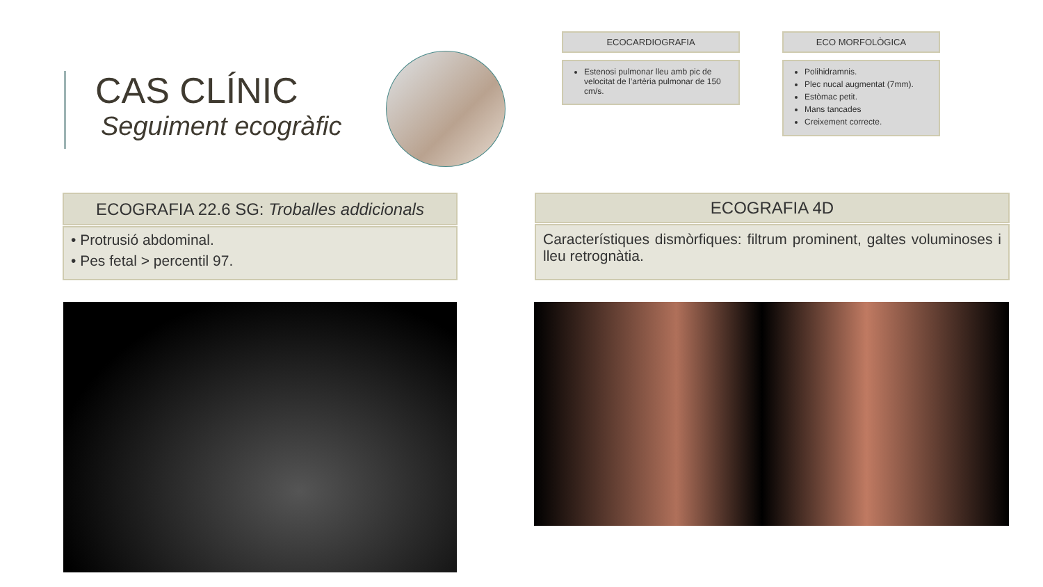CAS CLÍNIC
Seguiment ecogràfic
ECOCARDIOGRAFIA
Estenosi pulmonar lleu amb pic de velocitat de l’artèria pulmonar de 150 cm/s.
ECO MORFOLÒGICA
Polihidramnis.
Plec nucal augmentat (7mm).
Estòmac petit.
Mans tancades
Creixement correcte.
ECOGRAFIA 22.6 SG: Troballes addicionals
• Protrusió abdominal.
• Pes fetal > percentil 97.
ECOGRAFIA 4D
Característiques dismòrfiques: filtrum prominent, galtes voluminoses i lleu retrognàtia.